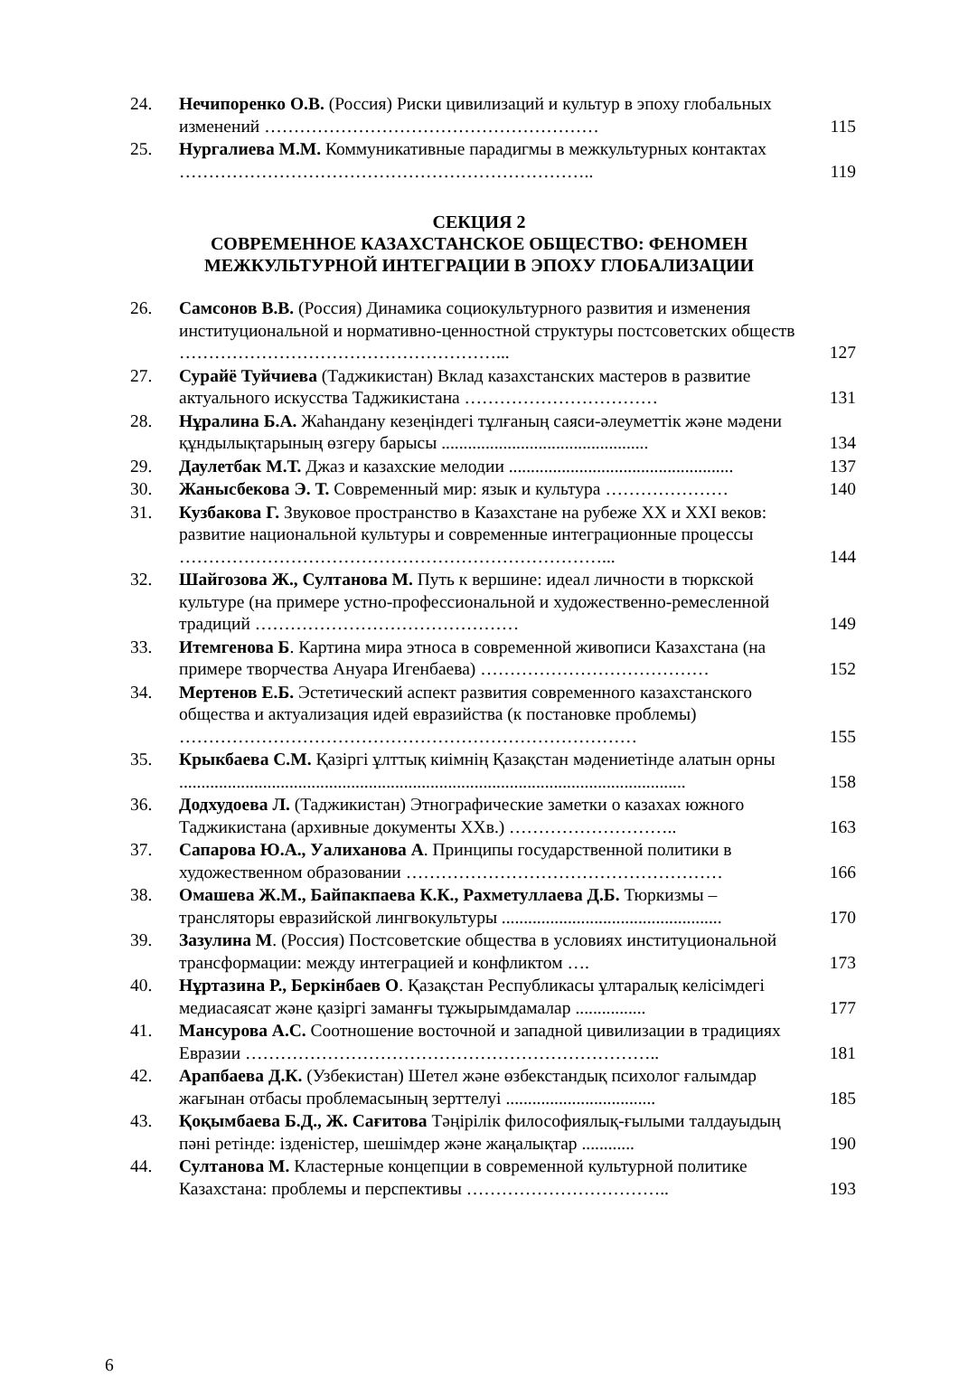| 24. | Нечипоренко О.В. (Россия) Риски цивилизаций и культур в эпоху глобальных изменений ………………………………………………… | 115 |
| 25. | Нургалиева М.М. Коммуникативные парадигмы в межкультурных контактах …………………………………………………………….. | 119 |
СЕКЦИЯ 2
СОВРЕМЕННОЕ КАЗАХСТАНСКОЕ ОБЩЕСТВО: ФЕНОМЕН МЕЖКУЛЬТУРНОЙ ИНТЕГРАЦИИ В ЭПОХУ ГЛОБАЛИЗАЦИИ
| 26. | Самсонов В.В. (Россия) Динамика социокультурного развития и изменения институциональной и нормативно-ценностной структуры постсоветских обществ ………………………………………………... | 127 |
| 27. | Сурайё Туйчиева (Таджикистан) Вклад казахстанских мастеров в развитие актуального искусства Таджикистана …………………………… | 131 |
| 28. | Нұралина Б.А. Жаһандану кезеңіндегі тұлғаның саяси-әлеуметтік және мәдени құндылықтарының өзгеру барысы ............................................... | 134 |
| 29. | Даулетбак М.Т. Джаз и казахские мелодии ................................................... | 137 |
| 30. | Жанысбекова Э. Т. Современный мир: язык и культура ………………… | 140 |
| 31. | Кузбакова Г. Звуковое пространство в Казахстане на рубеже XX и XXI веков: развитие национальной культуры и современные интеграционные процессы ………………………………………………………………... | 144 |
| 32. | Шайгозова Ж., Султанова М. Путь к вершине: идеал личности в тюркской культуре (на примере устно-профессиональной и художественно-ремесленной традиций ……………………………………… | 149 |
| 33. | Итемгенова Б . Картина мира этноса в современной живописи Казахстана (на примере творчества Ануара Игенбаева) ………………………………… | 152 |
| 34. | Мертенов Е.Б. Эстетический аспект развития современного казахстанского общества и актуализация идей евразийства (к постановке проблемы) …………………………………………………………………… | 155 |
| 35. | Крыкбаева С.М. Қазіргі ұлттық киімнің Қазақстан мәдениетінде алатын орны ................................................................................................................... | 158 |
| 36. | Додхудоева Л. (Таджикистан) Этнографические заметки о казахах южного Таджикистана (архивные документы XXв.) ……………………….. | 163 |
| 37. | Сапарова Ю.А., Уалиханова А . Принципы государственной политики в художественном образовании ……………………………………………… | 166 |
| 38. | Омашева Ж.М., Байпакпаева К.К., Рахметуллаева Д.Б. Тюркизмы – трансляторы евразийской лингвокультуры .................................................. | 170 |
| 39. | Зазулина М . (Россия) Постсоветские общества в условиях институциональной трансформации: между интеграцией и конфликтом …. | 173 |
| 40. | Нұртазина Р., Беркінбаев О . Қазақстан Республикасы ұлтаралық келісімдегі медиасаясат және қазіргі заманғы тұжырымдамалар ................ | 177 |
| 41. | Мансурова А.С. Соотношение восточной и западной цивилизации в традициях Евразии …………………………………………………………….. | 181 |
| 42. | Арапбаева Д.К. (Узбекистан) Шетел және өзбекстандық психолог ғалымдар жағынан отбасы проблемасының зерттелуі .................................. | 185 |
| 43. | Қоқымбаева Б.Д., Ж. Сағитова Тәңірілік философиялық-ғылыми талдауыдың пәні ретінде: ізденістер, шешімдер және жаңалықтар ............ | 190 |
| 44. | Султанова М. Кластерные концепции в современной культурной политике Казахстана: проблемы и перспективы …………………………….. | 193 |
6